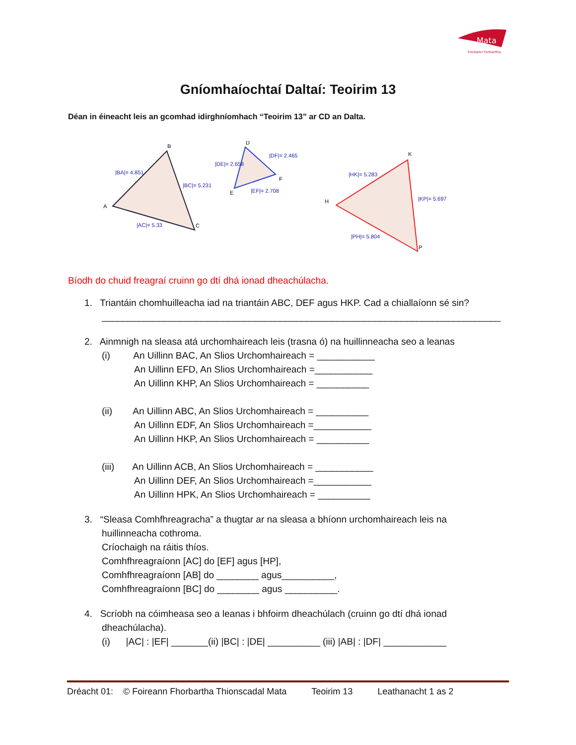Mata
Foireann Forbartha
Gníomhaíochtaí Daltaí: Teoirim 13
Déan in éineacht leis an gcomhad idirghníomhach “Teoirim 13” ar CD an Dalta.
B
A
C
|BA|= 4.851
|BC|= 5.231
|AC|= 5.33
D
E
F
|DE|= 2.658
|DF|= 2.465
|EF|= 2.708
K
H
P
|HK|= 5.283
|KP|= 5.697
|PH|= 5.804
Bíodh do chuid freagraí cruinn go dtí dhá ionad dheachúlacha.
1. Triantáin chomhuilleacha iad na triantáin ABC, DEF agus HKP. Cad a chiallaíonn sé sin?
____________________________________________________________________________
2. Ainmnigh na sleasa atá urchomhaireach leis (trasna ó) na huillinneacha seo a leanas
(i) An Uillinn BAC, An Slios Urchomhaireach = ___________
An Uillinn EFD, An Slios Urchomhaireach =___________
An Uillinn KHP, An Slios Urchomhaireach = __________
(ii) An Uillinn ABC, An Slios Urchomhaireach = __________
An Uillinn EDF, An Slios Urchomhaireach =___________
An Uillinn HKP, An Slios Urchomhaireach = __________
(iii) An Uillinn ACB, An Slios Urchomhaireach = ___________
An Uillinn DEF, An Slios Urchomhaireach =___________
An Uillinn HPK, An Slios Urchomhaireach = __________
3. “Sleasa Comhfhreagracha” a thugtar ar na sleasa a bhíonn urchomhaireach leis na
huillinneacha cothroma.
Críochaigh na ráitis thíos.
Comhfhreagraíonn [AC] do [EF] agus [HP],
Comhfhreagraíonn [AB] do ________ agus__________,
Comhfhreagraíonn [BC] do ________ agus __________.
4. Scríobh na cóimheasa seo a leanas i bhfoirm dheachúlach (cruinn go dtí dhá ionad
dheachúlacha).
(i) |AC| : |EF| _______(ii) |BC| : |DE| __________ (iii) |AB| : |DF| ____________
Dréacht 01: © Foireann Fhorbartha Thionscadal Mata Teoirim 13 Leathanacht 1 as 2